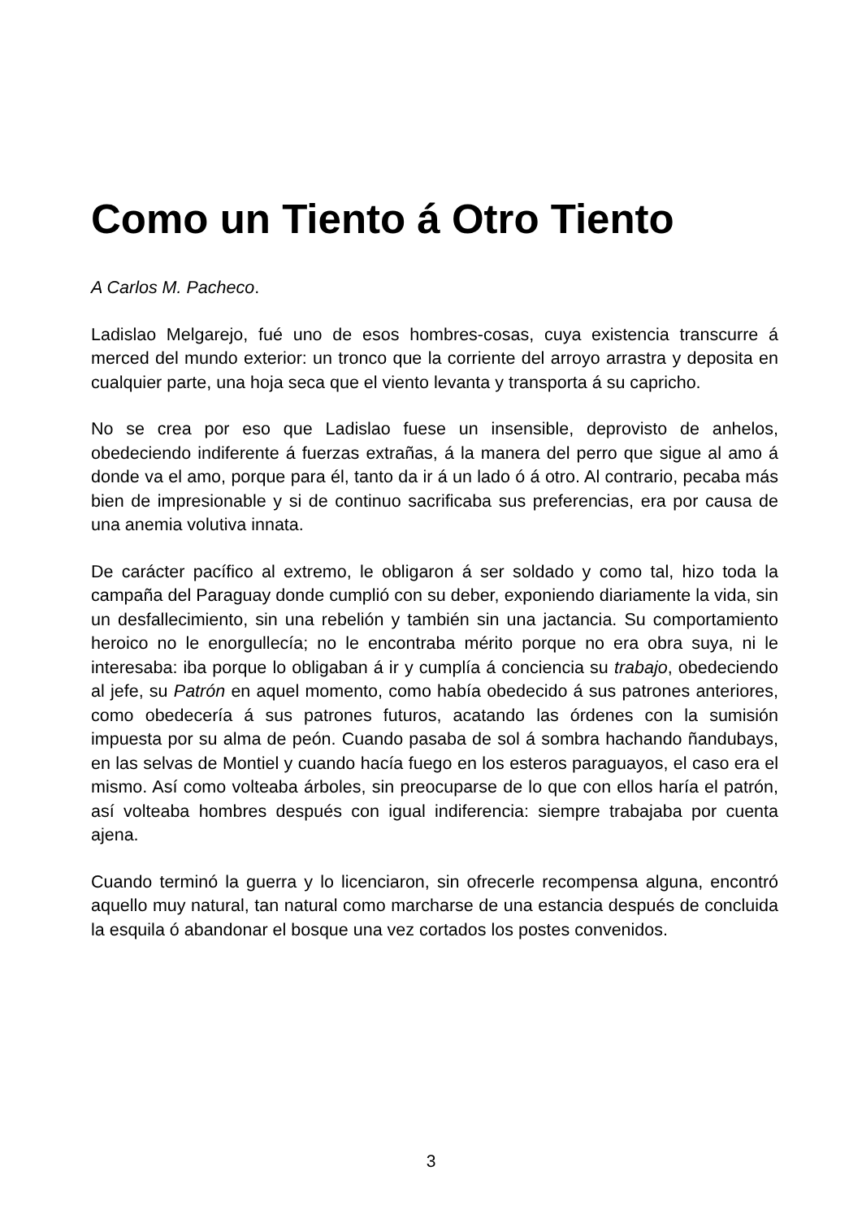Como un Tiento á Otro Tiento
A Carlos M. Pacheco.
Ladislao Melgarejo, fué uno de esos hombres-cosas, cuya existencia transcurre á merced del mundo exterior: un tronco que la corriente del arroyo arrastra y deposita en cualquier parte, una hoja seca que el viento levanta y transporta á su capricho.
No se crea por eso que Ladislao fuese un insensible, deprovisto de anhelos, obedeciendo indiferente á fuerzas extrañas, á la manera del perro que sigue al amo á donde va el amo, porque para él, tanto da ir á un lado ó á otro. Al contrario, pecaba más bien de impresionable y si de continuo sacrificaba sus preferencias, era por causa de una anemia volutiva innata.
De carácter pacífico al extremo, le obligaron á ser soldado y como tal, hizo toda la campaña del Paraguay donde cumplió con su deber, exponiendo diariamente la vida, sin un desfallecimiento, sin una rebelión y también sin una jactancia. Su comportamiento heroico no le enorgullecía; no le encontraba mérito porque no era obra suya, ni le interesaba: iba porque lo obligaban á ir y cumplía á conciencia su trabajo, obedeciendo al jefe, su Patrón en aquel momento, como había obedecido á sus patrones anteriores, como obedecería á sus patrones futuros, acatando las órdenes con la sumisión impuesta por su alma de peón. Cuando pasaba de sol á sombra hachando ñandubays, en las selvas de Montiel y cuando hacía fuego en los esteros paraguayos, el caso era el mismo. Así como volteaba árboles, sin preocuparse de lo que con ellos haría el patrón, así volteaba hombres después con igual indiferencia: siempre trabajaba por cuenta ajena.
Cuando terminó la guerra y lo licenciaron, sin ofrecerle recompensa alguna, encontró aquello muy natural, tan natural como marcharse de una estancia después de concluida la esquila ó abandonar el bosque una vez cortados los postes convenidos.
3